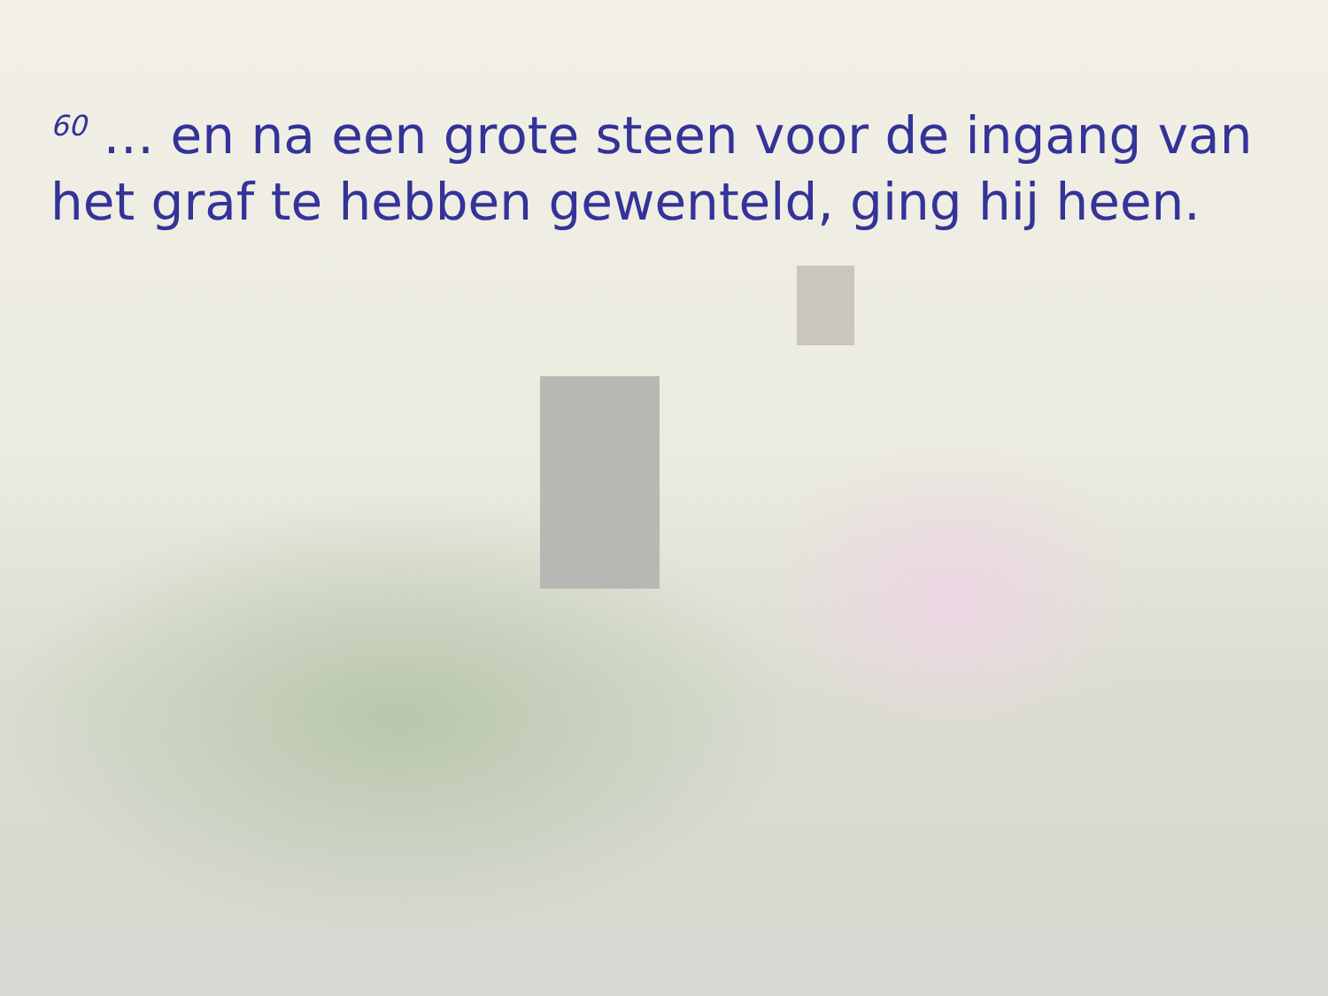<sup>60</sup> … en na een grote steen voor de ingang van het graf te hebben gewenteld, ging hij heen.